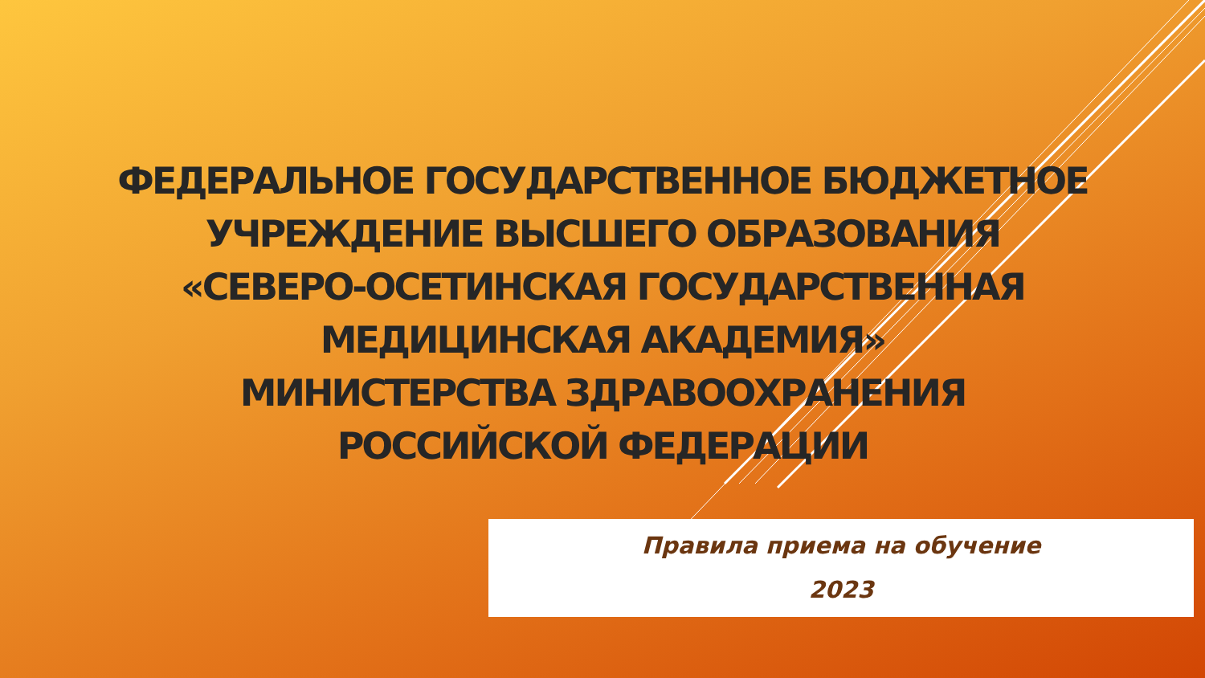ФЕДЕРАЛЬНОЕ ГОСУДАРСТВЕННОЕ БЮДЖЕТНОЕ
УЧРЕЖДЕНИЕ ВЫСШЕГО ОБРАЗОВАНИЯ
«СЕВЕРО-ОСЕТИНСКАЯ ГОСУДАРСТВЕННАЯ
МЕДИЦИНСКАЯ АКАДЕМИЯ»
МИНИСТЕРСТВА ЗДРАВООХРАНЕНИЯ
РОССИЙСКОЙ ФЕДЕРАЦИИ
Правила приема на обучение
2023